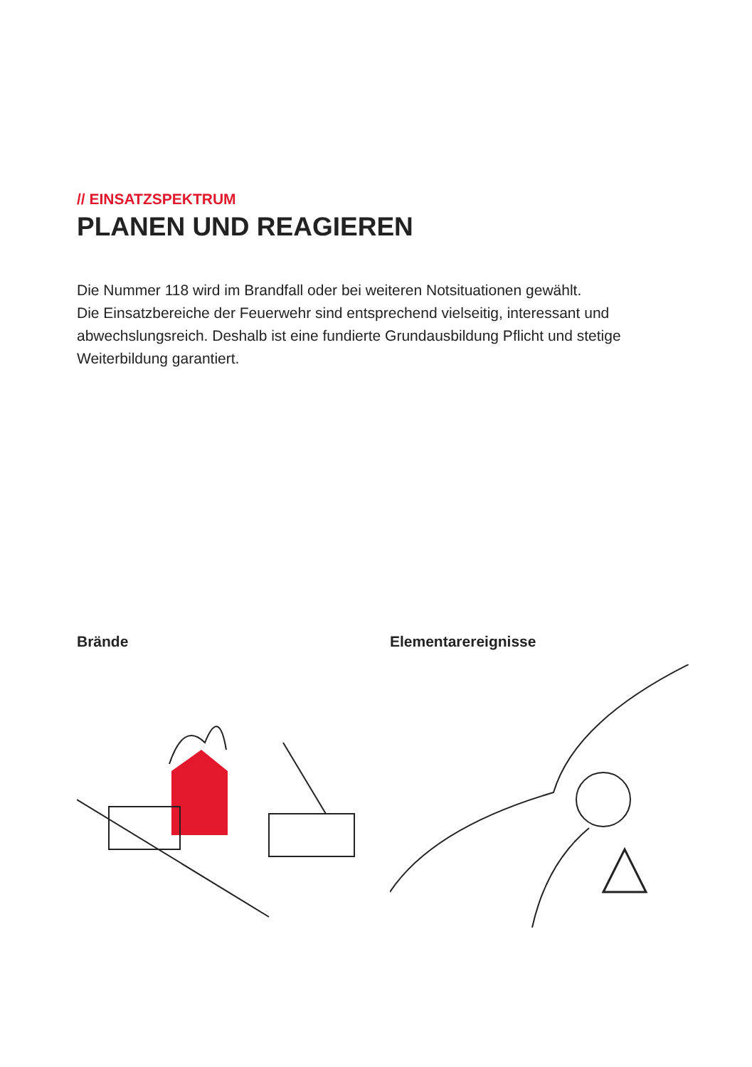// EINSATZSPEKTRUM
PLANEN UND REAGIEREN
Die Nummer 118 wird im Brandfall oder bei weiteren Notsituationen gewählt.
Die Einsatzbereiche der Feuerwehr sind entsprechend vielseitig, interessant und abwechslungsreich. Deshalb ist eine fundierte Grundausbildung Pflicht und ste­tige Weiterbildung garantiert.
Brände Elementarereignisse